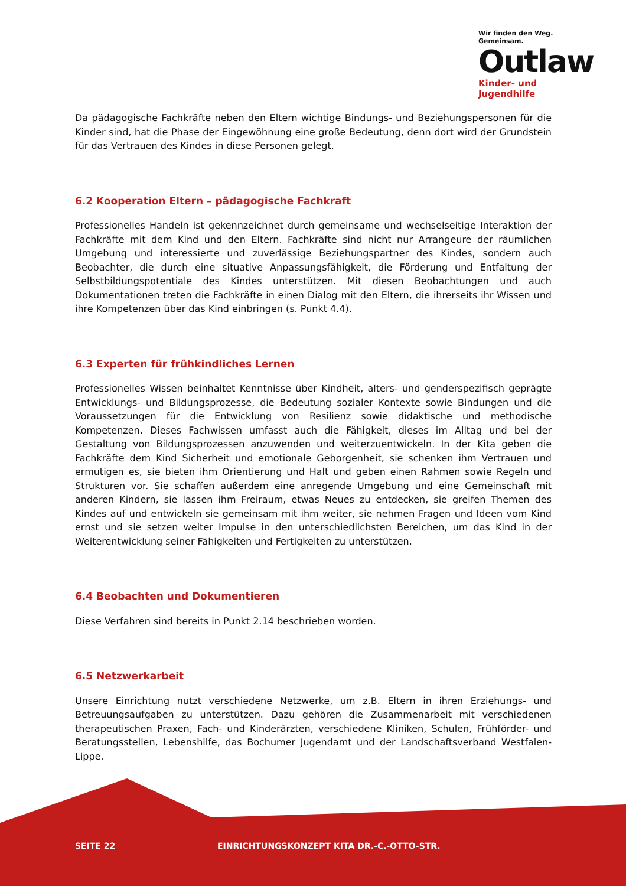Wir finden den Weg. Gemeinsam.
Outlaw
Kinder- und Jugendhilfe
Da pädagogische Fachkräfte neben den Eltern wichtige Bindungs- und Beziehungspersonen für die Kinder sind, hat die Phase der Eingewöhnung eine große Bedeutung, denn dort wird der Grundstein für das Vertrauen des Kindes in diese Personen gelegt.
6.2 Kooperation Eltern – pädagogische Fachkraft
Professionelles Handeln ist gekennzeichnet durch gemeinsame und wechselseitige Interaktion der Fachkräfte mit dem Kind und den Eltern. Fachkräfte sind nicht nur Arrangeure der räumlichen Umgebung und interessierte und zuverlässige Beziehungspartner des Kindes, sondern auch Beobachter, die durch eine situative Anpassungsfähigkeit, die Förderung und Entfaltung der Selbstbildungspotentiale des Kindes unterstützen. Mit diesen Beobachtungen und auch Dokumentationen treten die Fachkräfte in einen Dialog mit den Eltern, die ihrerseits ihr Wissen und ihre Kompetenzen über das Kind einbringen (s. Punkt 4.4).
6.3 Experten für frühkindliches Lernen
Professionelles Wissen beinhaltet Kenntnisse über Kindheit, alters- und genderspezifisch geprägte Entwicklungs- und Bildungsprozesse, die Bedeutung sozialer Kontexte sowie Bindungen und die Voraussetzungen für die Entwicklung von Resilienz sowie didaktische und methodische Kompetenzen. Dieses Fachwissen umfasst auch die Fähigkeit, dieses im Alltag und bei der Gestaltung von Bildungsprozessen anzuwenden und weiterzuentwickeln. In der Kita geben die Fachkräfte dem Kind Sicherheit und emotionale Geborgenheit, sie schenken ihm Vertrauen und ermutigen es, sie bieten ihm Orientierung und Halt und geben einen Rahmen sowie Regeln und Strukturen vor. Sie schaffen außerdem eine anregende Umgebung und eine Gemeinschaft mit anderen Kindern, sie lassen ihm Freiraum, etwas Neues zu entdecken, sie greifen Themen des Kindes auf und entwickeln sie gemeinsam mit ihm weiter, sie nehmen Fragen und Ideen vom Kind ernst und sie setzen weiter Impulse in den unterschiedlichsten Bereichen, um das Kind in der Weiterentwicklung seiner Fähigkeiten und Fertigkeiten zu unterstützen.
6.4 Beobachten und Dokumentieren
Diese Verfahren sind bereits in Punkt 2.14 beschrieben worden.
6.5 Netzwerkarbeit
Unsere Einrichtung nutzt verschiedene Netzwerke, um z.B. Eltern in ihren Erziehungs- und Betreuungsaufgaben zu unterstützen. Dazu gehören die Zusammenarbeit mit verschiedenen therapeutischen Praxen, Fach- und Kinderärzten, verschiedene Kliniken, Schulen, Frühförder- und Beratungsstellen, Lebenshilfe, das Bochumer Jugendamt und der Landschaftsverband Westfalen-Lippe.
SEITE 22 EINRICHTUNGSKONZEPT KITA DR.-C.-OTTO-STR.